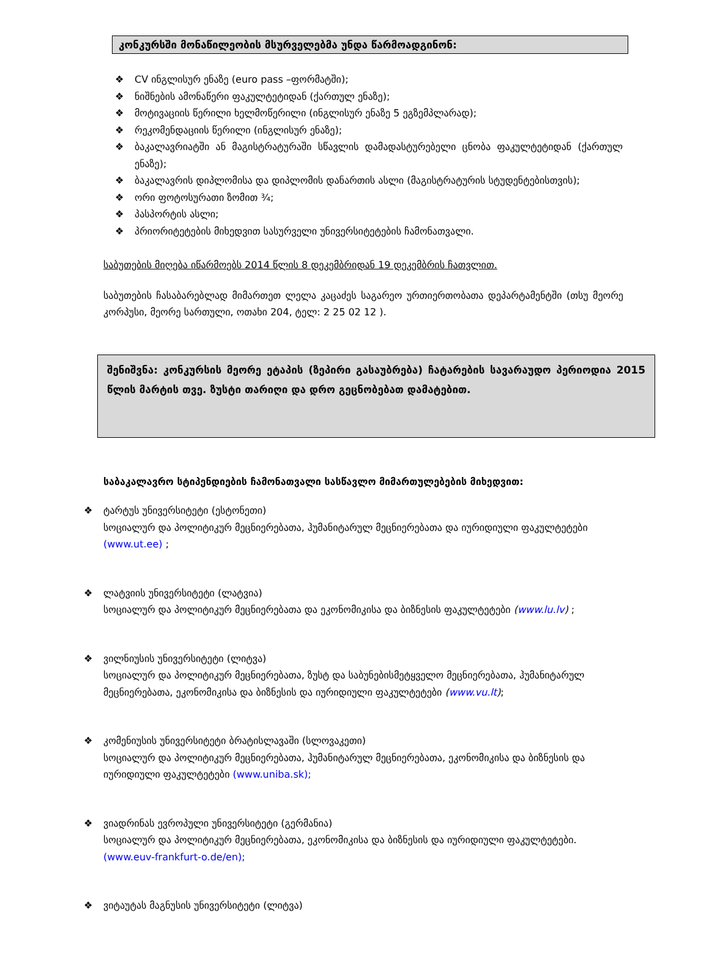კონკურსში მონაწილეობის მსურველებმა უნდა წარმოადგინონ:
❖ CV ინგლისურ ენაზე (euro pass –ფორმატში);
❖ ნიშნების ამონაწერი ფაკულტეტიდან (ქართულ ენაზე);
❖ მოტივაციის წერილი ხელმოწერილი (ინგლისურ ენაზე 5 ეგზემპლარად);
❖ რეკომენდაციის წერილი (ინგლისურ ენაზე);
❖ ბაკალავრიატში ან მაგისტრატურაში სწავლის დამადასტურებელი ცნობა ფაკულტეტიდან (ქართულ ენაზე);
❖ ბაკალავრის დიპლომისა და დიპლომის დანართის ასლი (მაგისტრატურის სტუდენტებისთვის);
❖ ორი ფოტოსურათი ზომით ¾;
❖ პასპორტის ასლი;
❖ პრიორიტეტების მიხედვით სასურველი უნივერსიტეტების ჩამონათვალი.
საბუთების მიღება იწარმოებს 2014 წლის 8 დეკემბრიდან 19 დეკემბრის ჩათვლით.
საბუთების ჩასაბარებლად მიმართეთ ლელა კაცაძეს საგარეო ურთიერთობათა დეპარტამენტში (თსუ მეორე კორპუსი, მეორე სართული, ოთახი 204, ტელ: 2 25 02 12 ).
შენიშვნა: კონკურსის მეორე ეტაპის (ზეპირი გასაუბრება) ჩატარების სავარაუდო პერიოდია 2015 წლის მარტის თვე. ზუსტი თარიღი და დრო გეცნობებათ დამატებით.
საბაკალავრო სტიპენდიების ჩამონათვალი სასწავლო მიმართულებების მიხედვით:
❖ ტარტუს უნივერსიტეტი (ესტონეთი)
სოციალურ და პოლიტიკურ მეცნიერებათა, ჰუმანიტარულ მეცნიერებათა და იურიდიული ფაკულტეტები (www.ut.ee) ;
❖ ლატვიის უნივერსიტეტი (ლატვია)
სოციალურ და პოლიტიკურ მეცნიერებათა და ეკონომიკისა და ბიზნესის ფაკულტეტები (www.lu.lv) ;
❖ ვილნიუსის უნივერსიტეტი (ლიტვა)
სოციალურ და პოლიტიკურ მეცნიერებათა, ზუსტ და საბუნებისმეტყველო მეცნიერებათა, ჰუმანიტარულ მეცნიერებათა, ეკონომიკისა და ბიზნესის და იურიდიული ფაკულტეტები (www.vu.lt);
❖ კომენიუსის უნივერსიტეტი ბრატისლავაში (სლოვაკეთი)
სოციალურ და პოლიტიკურ მეცნიერებათა, ჰუმანიტარულ მეცნიერებათა, ეკონომიკისა და ბიზნესის და იურიდიული ფაკულტეტები (www.uniba.sk);
❖ ვიადრინას ევროპული უნივერსიტეტი (გერმანია)
სოციალურ და პოლიტიკურ მეცნიერებათა, ეკონომიკისა და ბიზნესის და იურიდიული ფაკულტეტები. (www.euv-frankfurt-o.de/en);
❖ ვიტაუტას მაგნუსის უნივერსიტეტი (ლიტვა)